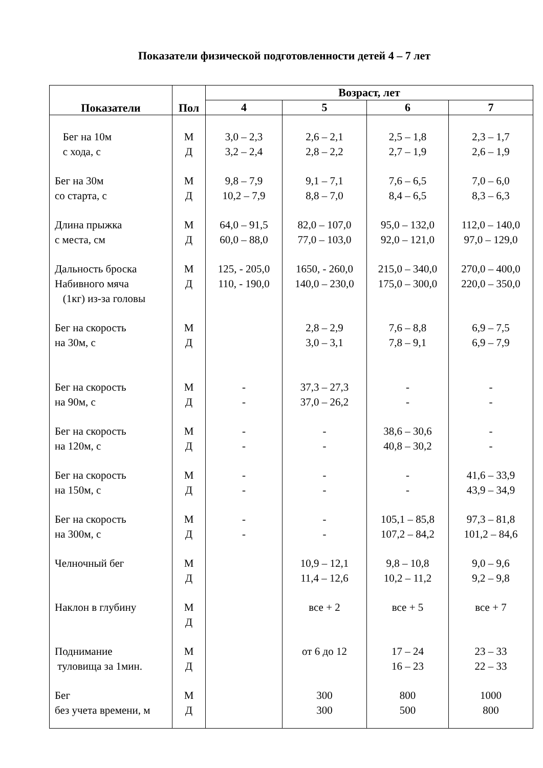Показатели физической подготовленности детей 4 – 7 лет
| Показатели | Пол | Возраст, лет | | | |
| --- | --- | --- | --- | --- | --- |
| | | 4 | 5 | 6 | 7 |
| Бег на 10м с хода, с | М Д | 3,0 – 2,3 3,2 – 2,4 | 2,6 – 2,1 2,8 – 2,2 | 2,5 – 1,8 2,7 – 1,9 | 2,3 – 1,7 2,6 – 1,9 |
| Бег на 30м со старта, с | М Д | 9,8 – 7,9 10,2 – 7,9 | 9,1 – 7,1 8,8 – 7,0 | 7,6 – 6,5 8,4 – 6,5 | 7,0 – 6,0 8,3 – 6,3 |
| Длина прыжка с места, см | М Д | 64,0 – 91,5 60,0 – 88,0 | 82,0 – 107,0 77,0 – 103,0 | 95,0 – 132,0 92,0 – 121,0 | 112,0 – 140,0 97,0 – 129,0 |
| Дальность броска Набивного мяча (1кг) из-за головы | М Д | 125, - 205,0 110, - 190,0 | 1650, - 260,0 140,0 – 230,0 | 215,0 – 340,0 175,0 – 300,0 | 270,0 – 400,0 220,0 – 350,0 |
| Бег на скорость на 30м, с | М Д | | 2,8 – 2,9 3,0 – 3,1 | 7,6 – 8,8 7,8 – 9,1 | 6,9 – 7,5 6,9 – 7,9 |
| Бег на скорость на 90м, с | М Д | - - | 37,3 – 27,3 37,0 – 26,2 | - - | - - |
| Бег на скорость на 120м, с | М Д | - - | - - | 38,6 – 30,6 40,8 – 30,2 | - - |
| Бег на скорость на 150м, с | М Д | - - | - - | - - | 41,6 – 33,9 43,9 – 34,9 |
| Бег на скорость на 300м, с | М Д | - - | - - | 105,1 – 85,8 107,2 – 84,2 | 97,3 – 81,8 101,2 – 84,6 |
| Челночный бег | М Д | | 10,9 – 12,1 11,4 – 12,6 | 9,8 – 10,8 10,2 – 11,2 | 9,0 – 9,6 9,2 – 9,8 |
| Наклон в глубину | М Д | | все + 2 | все + 5 | все + 7 |
| Поднимание туловища за 1мин. | М Д | | от 6 до 12 | 17 – 24 16 – 23 | 23 – 33 22 – 33 |
| Бег без учета времени, м | М Д | | 300 300 | 800 500 | 1000 800 |